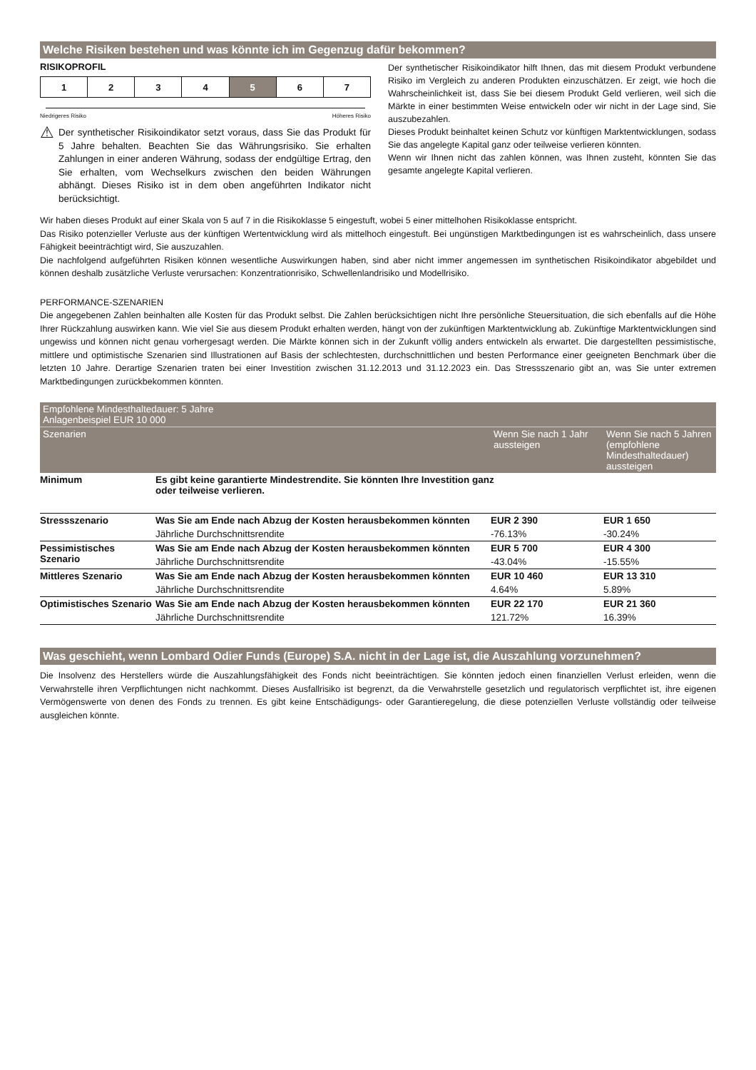Welche Risiken bestehen und was könnte ich im Gegenzug dafür bekommen?
RISIKOPROFIL
| 1 | 2 | 3 | 4 | 5 | 6 | 7 |
Niedrigeres Risiko Höheres Risiko
⚠
Der synthetischer Risikoindikator setzt voraus, dass Sie das Produkt für 5 Jahre behalten. Beachten Sie das Währungsrisiko. Sie erhalten Zahlungen in einer anderen Währung, sodass der endgültige Ertrag, den Sie erhalten, vom Wechselkurs zwischen den beiden Währungen abhängt. Dieses Risiko ist in dem oben angeführten Indikator nicht berücksichtigt.
Der synthetischer Risikoindikator hilft Ihnen, das mit diesem Produkt verbundene Risiko im Vergleich zu anderen Produkten einzuschätzen. Er zeigt, wie hoch die Wahrscheinlichkeit ist, dass Sie bei diesem Produkt Geld verlieren, weil sich die Märkte in einer bestimmten Weise entwickeln oder wir nicht in der Lage sind, Sie auszubezahlen.
Dieses Produkt beinhaltet keinen Schutz vor künftigen Marktentwicklungen, sodass Sie das angelegte Kapital ganz oder teilweise verlieren könnten.
Wenn wir Ihnen nicht das zahlen können, was Ihnen zusteht, könnten Sie das gesamte angelegte Kapital verlieren.
Wir haben dieses Produkt auf einer Skala von 5 auf 7 in die Risikoklasse 5 eingestuft, wobei 5 einer mittelhohen Risikoklasse entspricht.
Das Risiko potenzieller Verluste aus der künftigen Wertentwicklung wird als mittelhoch eingestuft. Bei ungünstigen Marktbedingungen ist es wahrscheinlich, dass unsere Fähigkeit beeinträchtigt wird, Sie auszuzahlen.
Die nachfolgend aufgeführten Risiken können wesentliche Auswirkungen haben, sind aber nicht immer angemessen im synthetischen Risikoindikator abgebildet und können deshalb zusätzliche Verluste verursachen: Konzentrationrisiko, Schwellenlandrisiko und Modellrisiko.
PERFORMANCE-SZENARIEN
Die angegebenen Zahlen beinhalten alle Kosten für das Produkt selbst. Die Zahlen berücksichtigen nicht Ihre persönliche Steuersituation, die sich ebenfalls auf die Höhe Ihrer Rückzahlung auswirken kann. Wie viel Sie aus diesem Produkt erhalten werden, hängt von der zukünftigen Marktentwicklung ab. Zukünftige Marktentwicklungen sind ungewiss und können nicht genau vorhergesagt werden. Die Märkte können sich in der Zukunft völlig anders entwickeln als erwartet. Die dargestellten pessimistische, mittlere und optimistische Szenarien sind Illustrationen auf Basis der schlechtesten, durchschnittlichen und besten Performance einer geeigneten Benchmark über die letzten 10 Jahre. Derartige Szenarien traten bei einer Investition zwischen 31.12.2013 und 31.12.2023 ein. Das Stressszenario gibt an, was Sie unter extremen Marktbedingungen zurückbekommen könnten.
| Empfohlene Mindesthaltedauer: 5 Jahre Anlagenbeispiel EUR 10 000 | | | |
| --- | --- | --- | --- |
| Szenarien | | Wenn Sie nach 1 Jahr aussteigen | Wenn Sie nach 5 Jahren (empfohlene Mindesthaltedauer) aussteigen |
| Minimum | Es gibt keine garantierte Mindestrendite. Sie könnten Ihre Investition ganz oder teilweise verlieren. | | |
| Stressszenario | Was Sie am Ende nach Abzug der Kosten herausbekommen könnten | EUR 2 390 | EUR 1 650 |
| | Jährliche Durchschnittsrendite | -76.13% | -30.24% |
| Pessimistisches Szenario | Was Sie am Ende nach Abzug der Kosten herausbekommen könnten | EUR 5 700 | EUR 4 300 |
| | Jährliche Durchschnittsrendite | -43.04% | -15.55% |
| Mittleres Szenario | Was Sie am Ende nach Abzug der Kosten herausbekommen könnten | EUR 10 460 | EUR 13 310 |
| | Jährliche Durchschnittsrendite | 4.64% | 5.89% |
| Optimistisches Szenario | Was Sie am Ende nach Abzug der Kosten herausbekommen könnten | EUR 22 170 | EUR 21 360 |
| | Jährliche Durchschnittsrendite | 121.72% | 16.39% |
Was geschieht, wenn Lombard Odier Funds (Europe) S.A. nicht in der Lage ist, die Auszahlung vorzunehmen?
Die Insolvenz des Herstellers würde die Auszahlungsfähigkeit des Fonds nicht beeinträchtigen. Sie könnten jedoch einen finanziellen Verlust erleiden, wenn die Verwahrstelle ihren Verpflichtungen nicht nachkommt. Dieses Ausfallrisiko ist begrenzt, da die Verwahrstelle gesetzlich und regulatorisch verpflichtet ist, ihre eigenen Vermögenswerte von denen des Fonds zu trennen. Es gibt keine Entschädigungs- oder Garantieregelung, die diese potenziellen Verluste vollständig oder teilweise ausgleichen könnte.